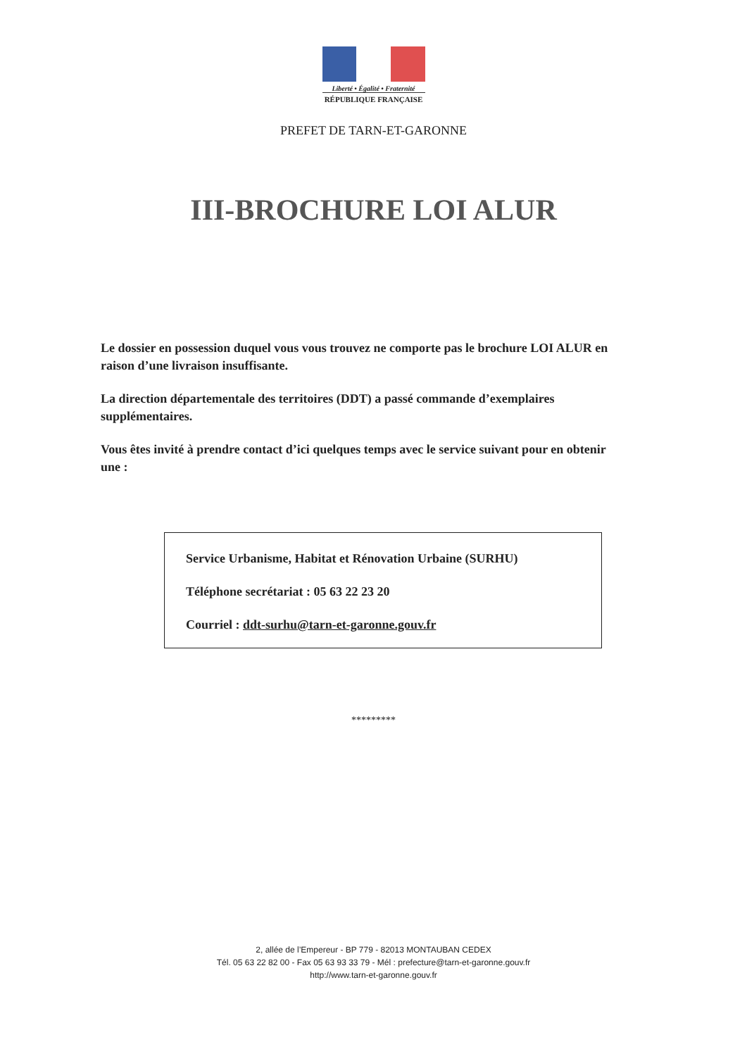Liberté • Égalité • Fraternité
RÉPUBLIQUE FRANÇAISE
PREFET DE TARN-ET-GARONNE
III-BROCHURE LOI ALUR
Le dossier en possession duquel vous vous trouvez ne comporte pas le brochure LOI ALUR en raison d’une livraison insuffisante.
La direction départementale des territoires (DDT) a passé commande d’exemplaires supplémentaires.
Vous êtes invité à prendre contact d’ici quelques temps avec le service suivant pour en obtenir une :
Service Urbanisme, Habitat et Rénovation Urbaine (SURHU)
Téléphone secrétariat : 05 63 22 23 20
Courriel : ddt-surhu@tarn-et-garonne.gouv.fr
*********
2, allée de l’Empereur - BP 779 - 82013 MONTAUBAN CEDEX
Tél. 05 63 22 82 00 - Fax 05 63 93 33 79 - Mél : prefecture@tarn-et-garonne.gouv.fr
http://www.tarn-et-garonne.gouv.fr